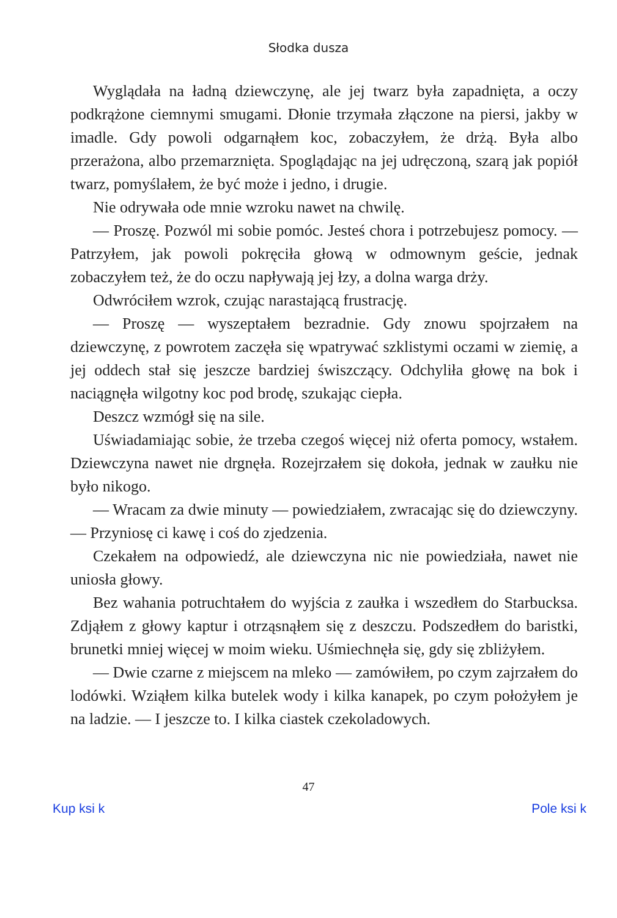Słodka dusza
Wyglądała na ładną dziewczynę, ale jej twarz była zapadnięta, a oczy podkrążone ciemnymi smugami. Dłonie trzymała złączone na piersi, jakby w imadle. Gdy powoli odgarnąłem koc, zobaczyłem, że drżą. Była albo przerażona, albo przemarznięta. Spoglądając na jej udręczoną, szarą jak popiół twarz, pomyślałem, że być może i jedno, i drugie.
Nie odrywała ode mnie wzroku nawet na chwilę.
— Proszę. Pozwól mi sobie pomóc. Jesteś chora i potrzebujesz pomocy. — Patrzyłem, jak powoli pokręciła głową w odmownym geście, jednak zobaczyłem też, że do oczu napływają jej łzy, a dolna warga drży.
Odwróciłem wzrok, czując narastającą frustrację.
— Proszę — wyszeptałem bezradnie. Gdy znowu spojrzałem na dziewczynę, z powrotem zaczęła się wpatrywać szklistymi oczami w ziemię, a jej oddech stał się jeszcze bardziej świszczący. Odchyliła głowę na bok i naciągnęła wilgotny koc pod brodę, szukając ciepła.
Deszcz wzmógł się na sile.
Uświadamiając sobie, że trzeba czegoś więcej niż oferta pomocy, wstałem. Dziewczyna nawet nie drgnęła. Rozejrzałem się dokoła, jednak w zaułku nie było nikogo.
— Wracam za dwie minuty — powiedziałem, zwracając się do dziewczyny. — Przyniosę ci kawę i coś do zjedzenia.
Czekałem na odpowiedź, ale dziewczyna nic nie powiedziała, nawet nie uniosła głowy.
Bez wahania potruchtałem do wyjścia z zaułka i wszedłem do Starbucksa. Zdjąłem z głowy kaptur i otrząsnąłem się z deszczu. Podszedłem do baristki, brunetki mniej więcej w moim wieku. Uśmiechnęła się, gdy się zbliżyłem.
— Dwie czarne z miejscem na mleko — zamówiłem, po czym zajrzałem do lodówki. Wziąłem kilka butelek wody i kilka kanapek, po czym położyłem je na ladzie. — I jeszcze to. I kilka ciastek czekoladowych.
47
Kup ksi k Pole ksi k